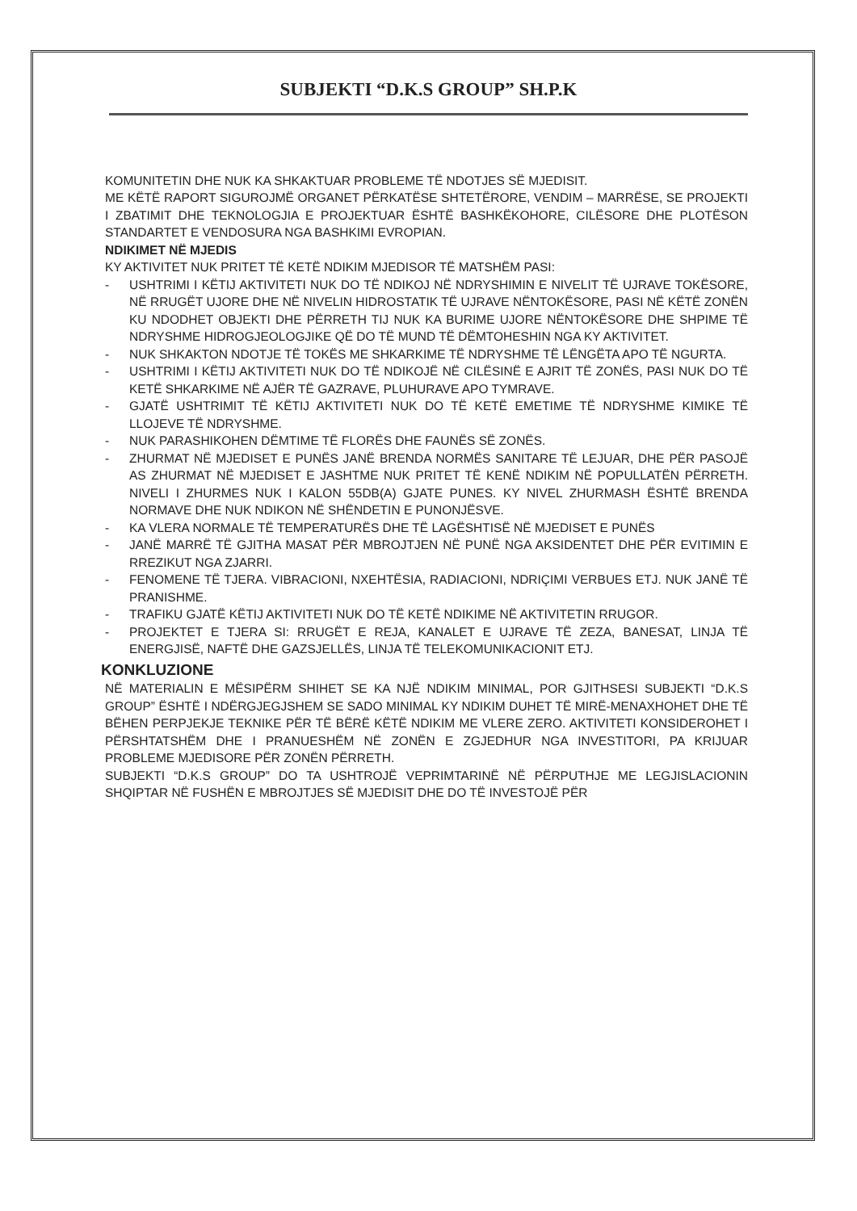SUBJEKTI “D.K.S GROUP” SH.P.K
KOMUNITETIN DHE NUK KA SHKAKTUAR PROBLEME TË NDOTJES SË MJEDISIT.
ME KËTË RAPORT SIGUROJMË ORGANET PËRKATËSE SHTETËRORE, VENDIM – MARRËSE, SE PROJEKTI I ZBATIMIT DHE TEKNOLOGJIA E PROJEKTUAR ËSHTË BASHKËKOHORE, CILËSORE DHE PLOTËSON STANDARTET E VENDOSURA NGA BASHKIMI EVROPIAN.
NDIKIMET NË MJEDIS
KY AKTIVITET NUK PRITET TË KETË NDIKIM MJEDISOR TË MATSHËM PASI:
- USHTRIMI I KËTIJ AKTIVITETI NUK DO TË NDIKOJ NË NDRYSHIMIN E NIVELIT TË UJRAVE TOKËSORE, NË RRUGËT UJORE DHE NË NIVELIN HIDROSTATIK TË UJRAVE NËNTOKËSORE, PASI NË KËTË ZONËN KU NDODHET OBJEKTI DHE PËRRETH TIJ NUK KA BURIME UJORE NËNTOKËSORE DHE SHPIME TË NDRYSHME HIDROGJEOLOGJIKE QË DO TË MUND TË DËMTOHESHIN NGA KY AKTIVITET.
- NUK SHKAKTON NDOTJE TË TOKËS ME SHKARKIME TË NDRYSHME TË LËNGËTA APO TË NGURTA.
- USHTRIMI I KËTIJ AKTIVITETI NUK DO TË NDIKOJË NË CILËSINË E AJRIT TË ZONËS, PASI NUK DO TË KETË SHKARKIME NË AJËR TË GAZRAVE, PLUHURAVE APO TYMRAVE.
- GJATË USHTRIMIT TË KËTIJ AKTIVITETI NUK DO TË KETË EMETIME TË NDRYSHME KIMIKE TË LLOJEVE TË NDRYSHME.
- NUK PARASHIKOHEN DËMTIME TË FLORËS DHE FAUNËS SË ZONËS.
- ZHURMAT NË MJEDISET E PUNËS JANË BRENDA NORMËS SANITARE TË LEJUAR, DHE PËR PASOJË AS ZHURMAT NË MJEDISET E JASHTME NUK PRITET TË KENË NDIKIM NË POPULLATËN PËRRETH. NIVELI I ZHURMES NUK I KALON 55DB(A) GJATE PUNES. KY NIVEL ZHURMASH ËSHTË BRENDA NORMAVE DHE NUK NDIKON NË SHËNDETIN E PUNONJËSVE.
- KA VLERA NORMALE TË TEMPERATURËS DHE TË LAGËSHTISË NË MJEDISET E PUNËS
- JANË MARRË TË GJITHA MASAT PËR MBROJTJEN NË PUNË NGA AKSIDENTET DHE PËR EVITIMIN E RREZIKUT NGA ZJARRI.
- FENOMENE TË TJERA. VIBRACIONI, NXEHTËSIA, RADIACIONI, NDRIÇIMI VERBUES ETJ. NUK JANË TË PRANISHME.
- TRAFIKU GJATË KËTIJ AKTIVITETI NUK DO TË KETË NDIKIME NË AKTIVITETIN RRUGOR.
- PROJEKTET E TJERA SI: RRUGËT E REJA, KANALET E UJRAVE TË ZEZA, BANESAT, LINJA TË ENERGJISË, NAFTË DHE GAZSJELLËS, LINJA TË TELEKOMUNIKACIONIT ETJ.
KONKLUZIONE
NË MATERIALIN E MËSIPËRM SHIHET SE KA NJË NDIKIM MINIMAL, POR GJITHSESI SUBJEKTI “D.K.S GROUP” ËSHTË I NDËRGJEGJSHEM SE SADO MINIMAL KY NDIKIM DUHET TË MIRË-MENAXHOHET DHE TË BËHEN PERPJEKJE TEKNIKE PËR TË BËRË KËTË NDIKIM ME VLERE ZERO. AKTIVITETI KONSIDEROHET I PËRSHTATSHËM DHE I PRANUESHËM NË ZONËN E ZGJEDHUR NGA INVESTITORI, PA KRIJUAR PROBLEME MJEDISORE PËR ZONËN PËRRETH.
SUBJEKTI “D.K.S GROUP” DO TA USHTROJË VEPRIMTARINË NË PËRPUTHJE ME LEGJISLACIONIN SHQIPTAR NË FUSHËN E MBROJTJES SË MJEDISIT DHE DO TË INVESTOJË PËR